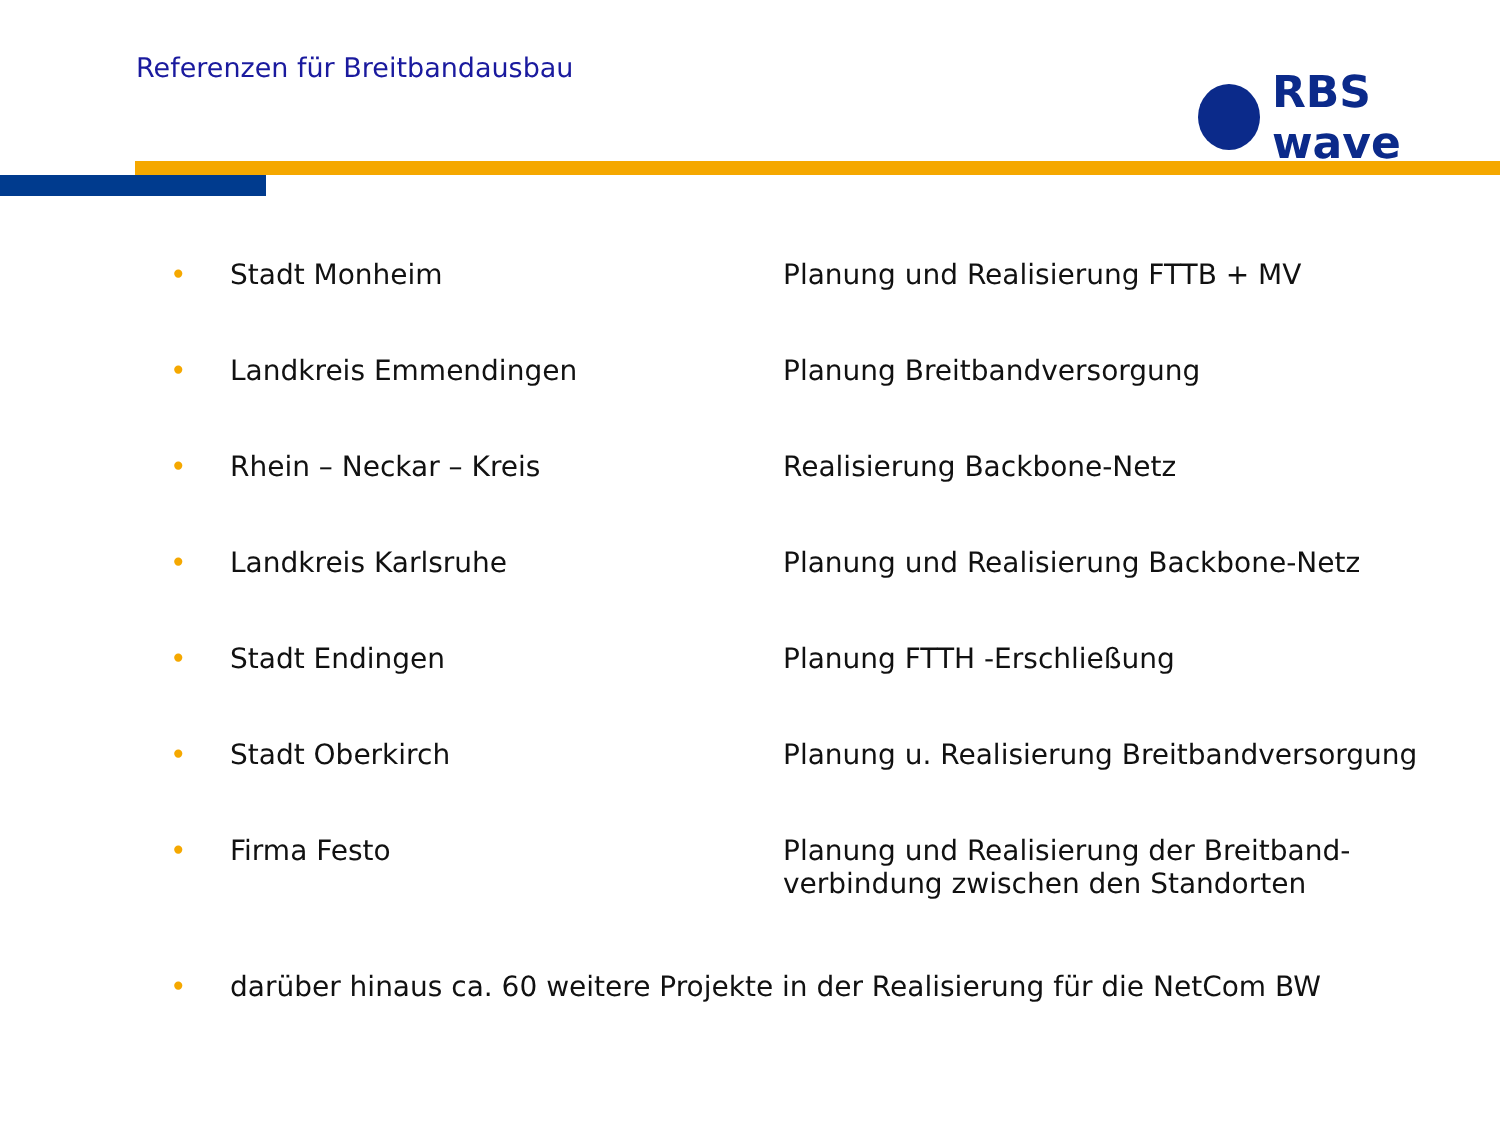Referenzen für Breitbandausbau RBS wave
| • | Stadt Monheim | Planung und Realisierung FTTB + MV |
| • | Landkreis Emmendingen | Planung Breitbandversorgung |
| • | Rhein – Neckar – Kreis | Realisierung Backbone-Netz |
| • | Landkreis Karlsruhe | Planung und Realisierung Backbone-Netz |
| • | Stadt Endingen | Planung FTTH -Erschließung |
| • | Stadt Oberkirch | Planung u. Realisierung Breitbandversorgung |
| • | Firma Festo | Planung und Realisierung der Breitband- verbindung zwischen den Standorten |
| • | darüber hinaus ca. 60 weitere Projekte in der Realisierung für die NetCom BW | |